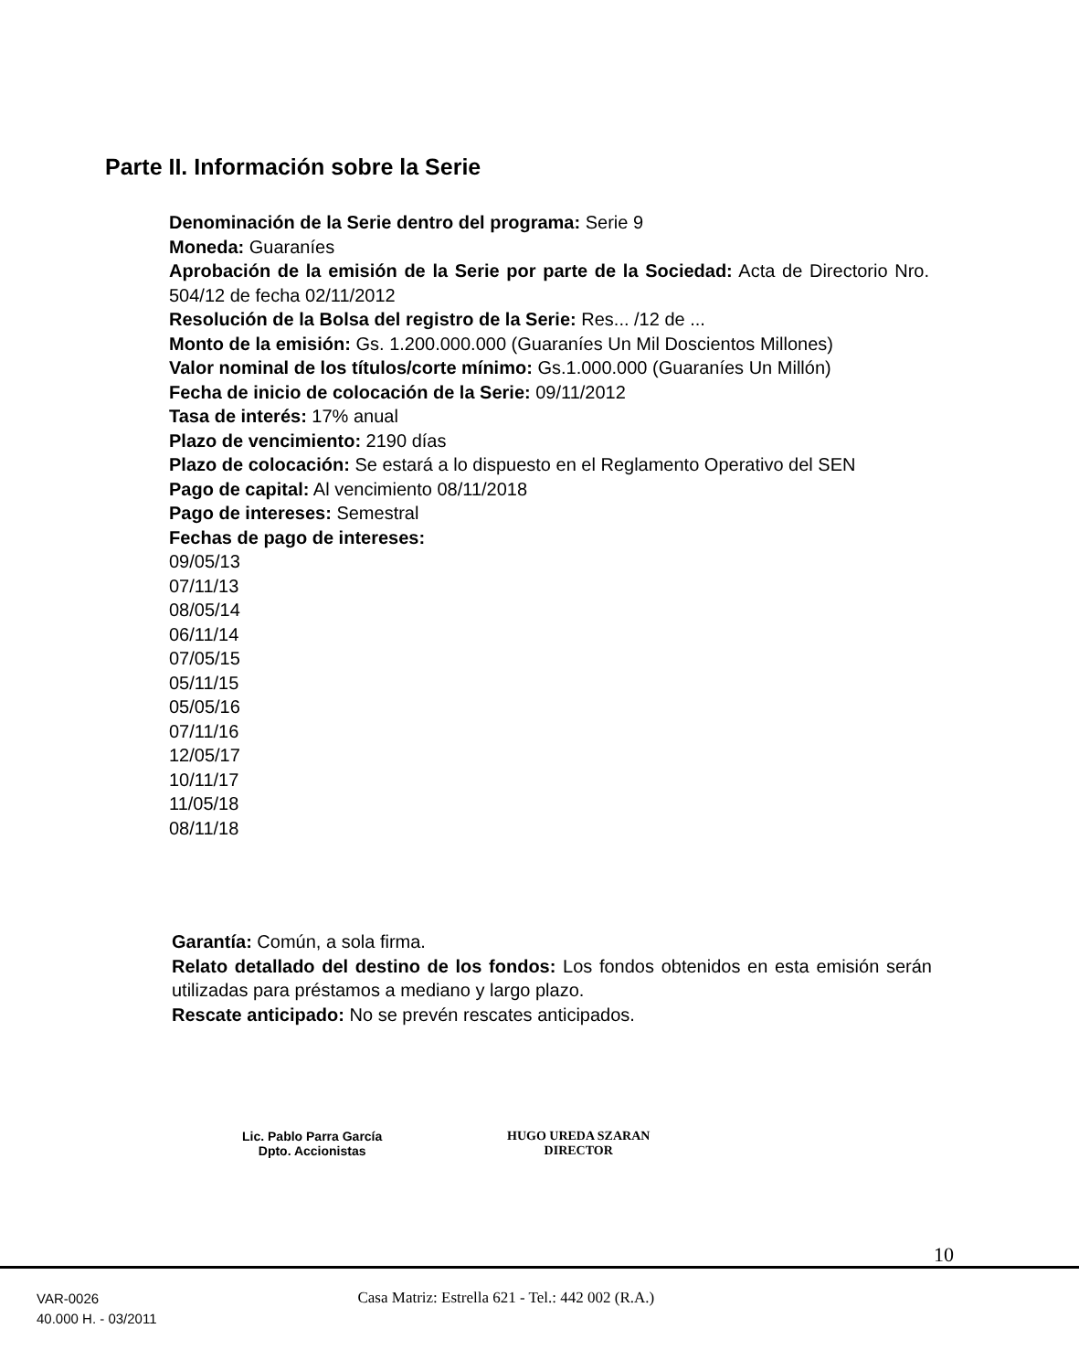Parte II. Información sobre la Serie
Denominación de la Serie dentro del programa: Serie 9
Moneda: Guaraníes
Aprobación de la emisión de la Serie por parte de la Sociedad: Acta de Directorio Nro. 504/12 de fecha 02/11/2012
Resolución de la Bolsa del registro de la Serie: Res... /12 de ...
Monto de la emisión: Gs. 1.200.000.000 (Guaraníes Un Mil Doscientos Millones)
Valor nominal de los títulos/corte mínimo: Gs.1.000.000 (Guaraníes Un Millón)
Fecha de inicio de colocación de la Serie: 09/11/2012
Tasa de interés: 17% anual
Plazo de vencimiento: 2190 días
Plazo de colocación: Se estará a lo dispuesto en el Reglamento Operativo del SEN
Pago de capital: Al vencimiento 08/11/2018
Pago de intereses: Semestral
Fechas de pago de intereses:
09/05/13
07/11/13
08/05/14
06/11/14
07/05/15
05/11/15
05/05/16
07/11/16
12/05/17
10/11/17
11/05/18
08/11/18
Garantía: Común, a sola firma.
Relato detallado del destino de los fondos: Los fondos obtenidos en esta emisión serán utilizadas para préstamos a mediano y largo plazo.
Rescate anticipado: No se prevén rescates anticipados.
Lic. Pablo Parra García
Dpto. Accionistas
HUGO UREDA SZARAN
DIRECTOR
10
VAR-0026
40.000 H. - 03/2011
Casa Matriz: Estrella 621 - Tel.: 442 002 (R.A.)